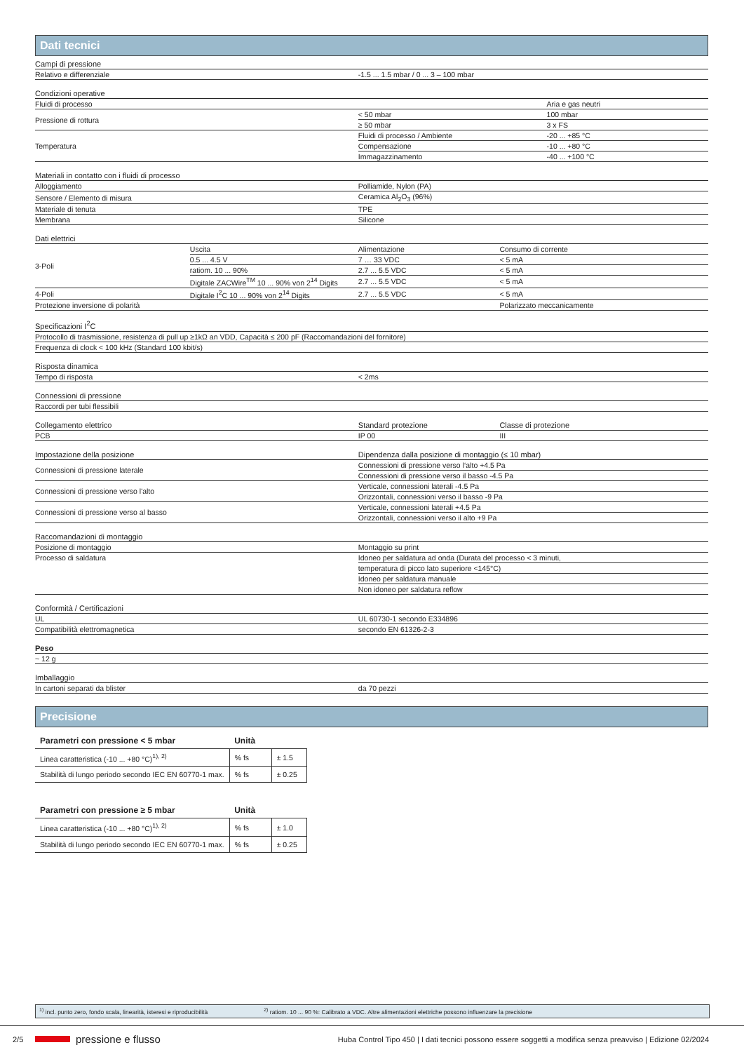Dati tecnici
| Campi di pressione | |
| --- | --- |
| Relativo e differenziale | -1.5 ... 1.5 mbar / 0 ... 3 – 100 mbar |
| Condizioni operative | | |
| --- | --- | --- |
| Fluidi di processo | | Aria e gas neutri |
| Pressione di rottura | < 50 mbar | 100 mbar |
| | ≥ 50 mbar | 3 x FS |
| Temperatura | Fluidi di processo / Ambiente | -20 ... +85 °C |
| | Compensazione | -10 ... +80 °C |
| | Immagazzinamento | -40 ... +100 °C |
| Materiali in contatto con i fluidi di processo | |
| --- | --- |
| Alloggiamento | Polliamide, Nylon (PA) |
| Sensore / Elemento di misura | Ceramica Al<sub>2</sub>O<sub>3</sub> (96%) |
| Materiale di tenuta | TPE |
| Membrana | Silicone |
| Dati elettrici | | | |
| --- | --- | --- | --- |
| 3-Poli | Uscita | Alimentazione | Consumo di corrente |
| | 0.5 ... 4.5 V | 7 … 33 VDC | < 5 mA |
| | ratiom. 10 ... 90% | 2.7 ... 5.5 VDC | < 5 mA |
| | Digitale ZACWire<sup>TM</sup> 10 ... 90% von 2<sup>14</sup> Digits | 2.7 ... 5.5 VDC | < 5 mA |
| 4-Poli | Digitale I<sup>2</sup>C 10 ... 90% von 2<sup>14</sup> Digits | 2.7 ... 5.5 VDC | < 5 mA |
| Protezione inversione di polarità | | | Polarizzato meccanicamente |
| Specificazioni I<sup>2</sup>C |
| --- |
| Protocollo di trasmissione, resistenza di pull up ≥1kΩ an VDD, Capacità ≤ 200 pF (Raccomandazioni del fornitore) |
| Frequenza di clock < 100 kHz (Standard 100 kbit/s) |
| Risposta dinamica | |
| --- | --- |
| Tempo di risposta | < 2ms |
| Connessioni di pressione |
| --- |
| Raccordi per tubi flessibili |
| Collegamento elettrico | Standard protezione | Classe di protezione |
| --- | --- | --- |
| PCB | IP 00 | III |
| Impostazione della posizione | Dipendenza dalla posizione di montaggio (≤ 10 mbar) |
| --- | --- |
| Connessioni di pressione laterale | Connessioni di pressione verso l‘alto +4.5 Pa |
| | Connessioni di pressione verso il basso -4.5 Pa |
| Connessioni di pressione verso l'alto | Verticale, connessioni laterali -4.5 Pa |
| | Orizzontali, connessioni verso il basso -9 Pa |
| Connessioni di pressione verso al basso | Verticale, connessioni laterali +4.5 Pa |
| | Orizzontali, connessioni verso il alto +9 Pa |
| Raccomandazioni di montaggio | |
| --- | --- |
| Posizione di montaggio | Montaggio su print |
| Processo di saldatura | Idoneo per saldatura ad onda (Durata del processo < 3 minuti, |
| | temperatura di picco lato superiore <145°C) |
| | Idoneo per saldatura manuale |
| | Non idoneo per saldatura reflow |
| Conformità / Certificazioni | |
| --- | --- |
| UL | UL 60730-1 secondo E334896 |
| Compatibilità elettromagnetica | secondo EN 61326-2-3 |
| Peso |
| --- |
| ~ 12 g |
| Imballaggio | |
| --- | --- |
| In cartoni separati da blister | da 70 pezzi |
Precisione
| Parametri con pressione < 5 mbar | Unità | |
| --- | --- | --- |
| Linea caratteristica (-10 ... +80 °C)<sup>1), 2)</sup> | % fs | ± 1.5 |
| Stabilità di lungo periodo secondo IEC EN 60770-1 max. | % fs | ± 0.25 |
| Parametri con pressione ≥ 5 mbar | Unità | |
| --- | --- | --- |
| Linea caratteristica (-10 ... +80 °C)<sup>1), 2)</sup> | % fs | ± 1.0 |
| Stabilità di lungo periodo secondo IEC EN 60770-1 max. | % fs | ± 0.25 |
<sup>1)</sup> incl. punto zero, fondo scala, linearità, isteresi e riproducibilità <sup>2)</sup> ratiom. 10 ... 90 %: Calibrato a VDC. Altre alimentazioni elettriche possono influenzare la precisione
2/5 pressione e flusso Huba Control Tipo 450 | I dati tecnici possono essere soggetti a modifica senza preavviso | Edizione 02/2024